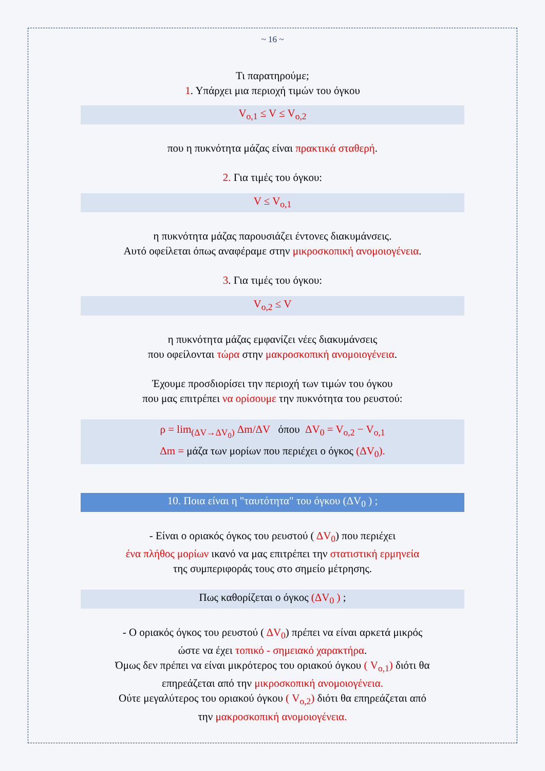~ 16 ~
Τι παρατηρούμε;
1. Υπάρχει μια περιοχή τιμών του όγκου
V<sub>o,1</sub> ≤ V ≤ V<sub>o,2</sub>
που η πυκνότητα μάζας είναι πρακτικά σταθερή.
2. Για τιμές του όγκου:
V ≤ V<sub>o,1</sub>
η πυκνότητα μάζας παρουσιάζει έντονες διακυμάνσεις.
Αυτό οφείλεται όπως αναφέραμε στην μικροσκοπική ανομοιογένεια.
3. Για τιμές του όγκου:
V<sub>o,2</sub> ≤ V
η πυκνότητα μάζας εμφανίζει νέες διακυμάνσεις
που οφείλονται τώρα στην μακροσκοπική ανομοιογένεια.
Έχουμε προσδιορίσει την περιοχή των τιμών του όγκου
που μας επιτρέπει να ορίσουμε την πυκνότητα του ρευστού:
ρ = lim<sub>(ΔV→ΔV<sub>0</sub>)</sub> Δm/ΔV όπου ΔV<sub>0</sub> = V<sub>o,2</sub> − V<sub>o,1</sub>
Δm = μάζα των μορίων που περιέχει ο όγκος (ΔV<sub>0</sub>).
10. Ποια είναι η "ταυτότητα" του όγκου (ΔV<sub>0</sub> ) ;
- Είναι ο οριακός όγκος του ρευστού ( ΔV<sub>0</sub>) που περιέχει
ένα πλήθος μορίων ικανό να μας επιτρέπει την στατιστική ερμηνεία
της συμπεριφοράς τους στο σημείο μέτρησης.
Πως καθορίζεται ο όγκος (ΔV<sub>0</sub> ) ;
- Ο οριακός όγκος του ρευστού ( ΔV<sub>0</sub>) πρέπει να είναι αρκετά μικρός
ώστε να έχει τοπικό - σημειακό χαρακτήρα.
Όμως δεν πρέπει να είναι μικρότερος του οριακού όγκου ( V<sub>o,1</sub>) διότι θα
επηρεάζεται από την μικροσκοπική ανομοιογένεια.
Ούτε μεγαλύτερος του οριακού όγκου ( V<sub>o,2</sub>) διότι θα επηρεάζεται από
την μακροσκοπική ανομοιογένεια.